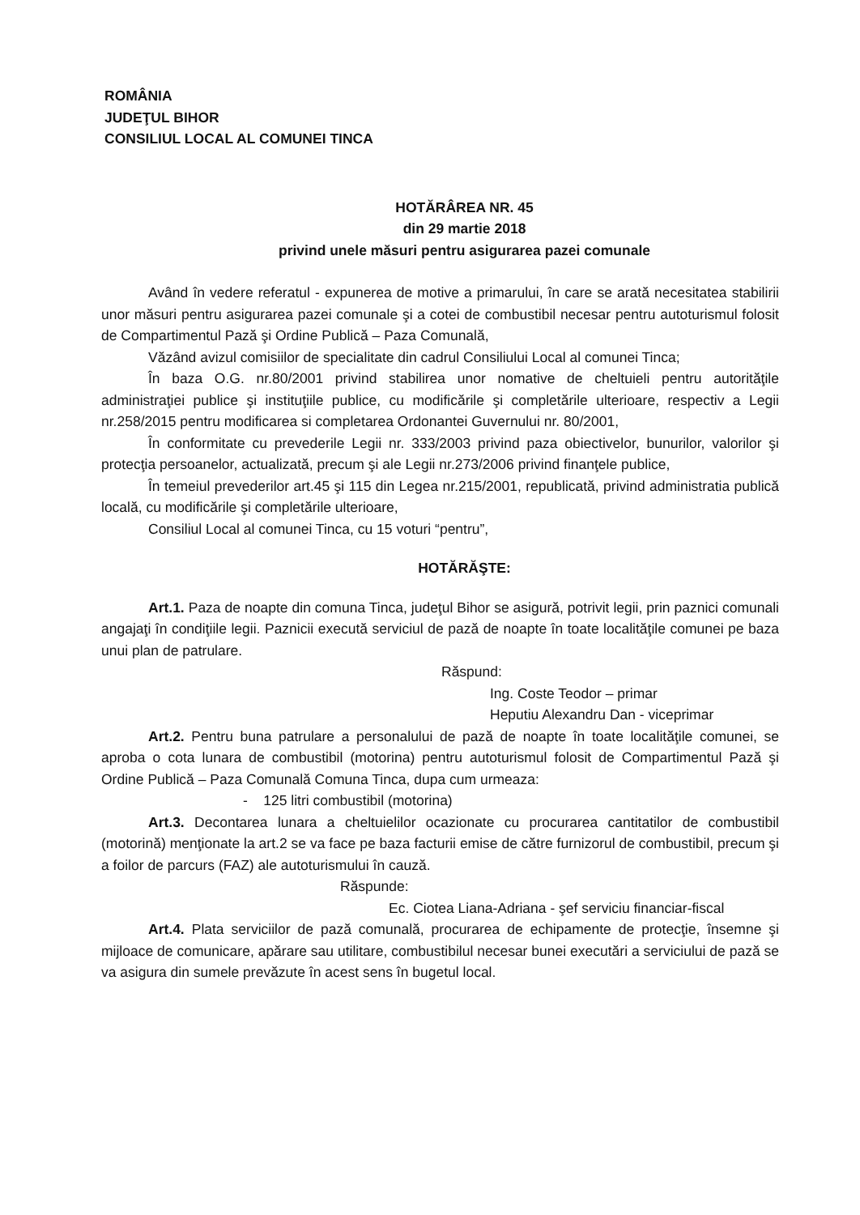ROMÂNIA
JUDEŢUL BIHOR
CONSILIUL LOCAL AL COMUNEI TINCA
HOTĂRÂREA NR. 45
din 29 martie 2018
privind unele măsuri pentru asigurarea pazei comunale
Având în vedere referatul - expunerea de motive a primarului, în care se arată necesitatea stabilirii unor măsuri pentru asigurarea pazei comunale şi a cotei de combustibil necesar pentru autoturismul folosit de Compartimentul Pază şi Ordine Publică – Paza Comunală,
Văzând avizul comisiilor de specialitate din cadrul Consiliului Local al comunei Tinca;
În baza O.G. nr.80/2001 privind stabilirea unor nomative de cheltuieli pentru autorităţile administraţiei publice şi instituţiile publice, cu modificările şi completările ulterioare, respectiv a Legii nr.258/2015 pentru modificarea si completarea Ordonantei Guvernului nr. 80/2001,
În conformitate cu prevederile Legii nr. 333/2003 privind paza obiectivelor, bunurilor, valorilor şi protecţia persoanelor, actualizată, precum şi ale Legii nr.273/2006 privind finanţele publice,
În temeiul prevederilor art.45 şi 115 din Legea nr.215/2001, republicată, privind administratia publică locală, cu modificările şi completările ulterioare,
Consiliul Local al comunei Tinca, cu 15 voturi “pentru”,
HOTĂRĂŞTE:
Art.1. Paza de noapte din comuna Tinca, judeţul Bihor se asigură, potrivit legii, prin paznici comunali angajaţi în condiţiile legii. Paznicii execută serviciul de pază de noapte în toate localităţile comunei pe baza unui plan de patrulare.
Răspund:
Ing. Coste Teodor – primar
Heputiu Alexandru Dan - viceprimar
Art.2. Pentru buna patrulare a personalului de pază de noapte în toate localităţile comunei, se aproba o cota lunara de combustibil (motorina) pentru autoturismul folosit de Compartimentul Pază şi Ordine Publică – Paza Comunală Comuna Tinca, dupa cum urmeaza:
- 125 litri combustibil (motorina)
Art.3. Decontarea lunara a cheltuielilor ocazionate cu procurarea cantitatilor de combustibil (motorină) menţionate la art.2 se va face pe baza facturii emise de către furnizorul de combustibil, precum şi a foilor de parcurs (FAZ) ale autoturismului în cauză.
Răspunde:
Ec. Ciotea Liana-Adriana - şef serviciu financiar-fiscal
Art.4. Plata serviciilor de pază comunală, procurarea de echipamente de protecţie, însemne şi mijloace de comunicare, apărare sau utilitare, combustibilul necesar bunei executări a serviciului de pază se va asigura din sumele prevăzute în acest sens în bugetul local.